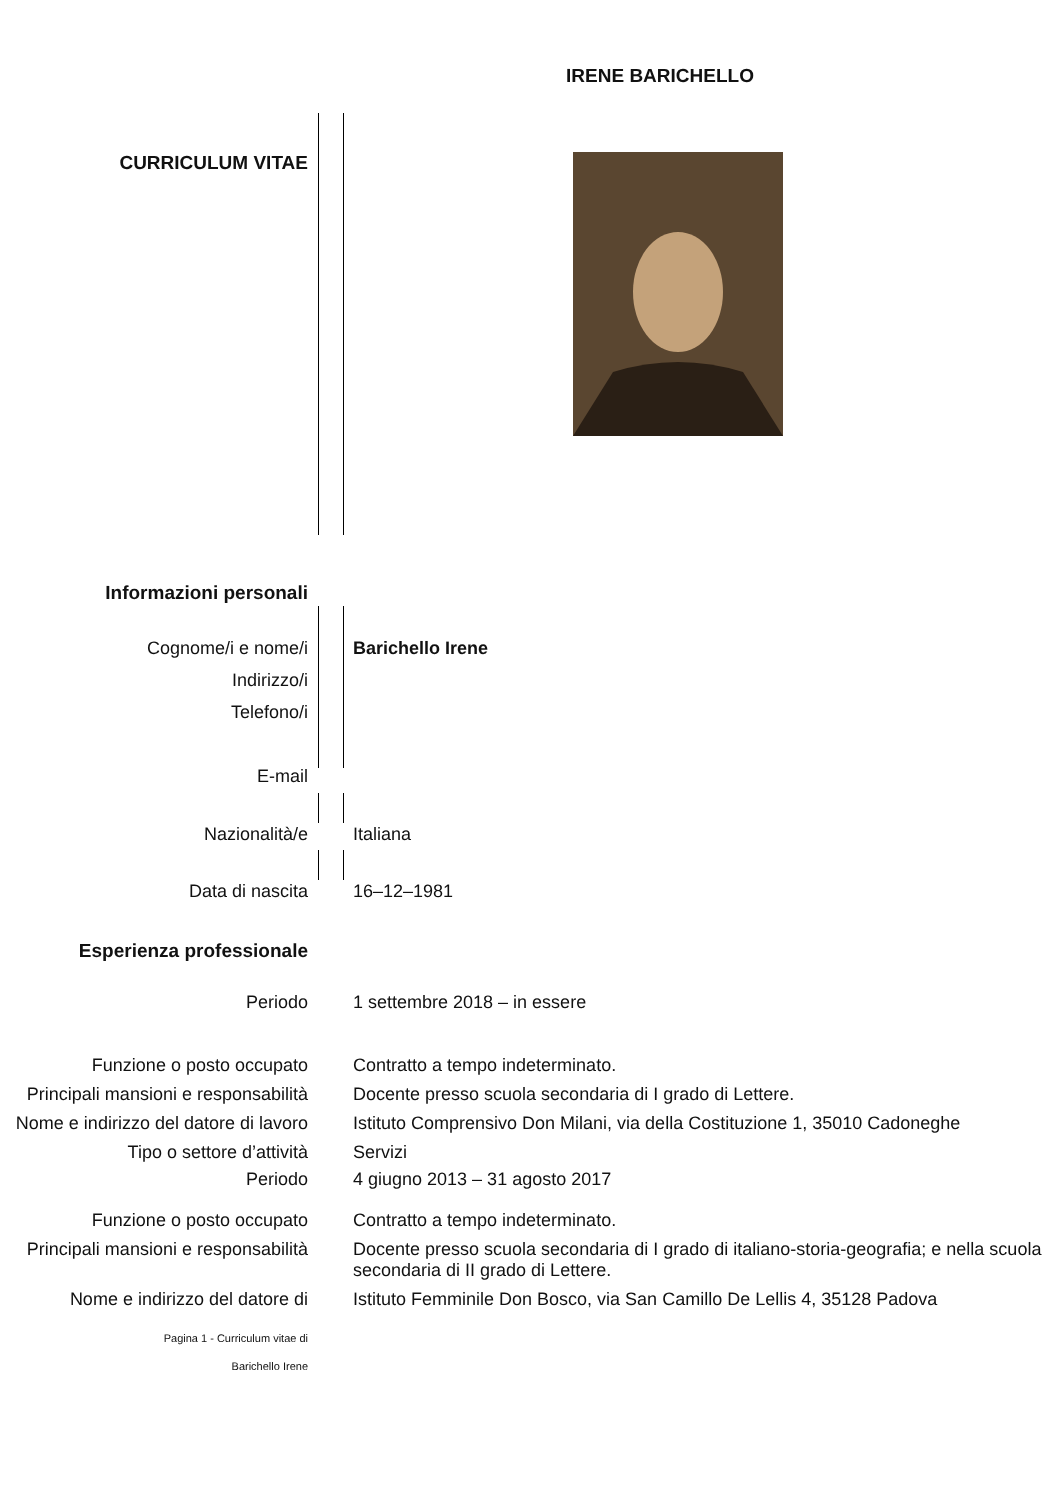IRENE BARICHELLO
CURRICULUM VITAE
Informazioni personali
Cognome/i e nome/i
Indirizzo/i
Telefono/i
E-mail
Barichello Irene
Nazionalità/e Italiana
Data di nascita 16–12–1981
Esperienza professionale
Periodo 1 settembre 2018 – in essere
Funzione o posto occupato Contratto a tempo indeterminato.
Principali mansioni e responsabilità
Docente presso scuola secondaria di I grado di Lettere.
Nome e indirizzo del datore di lavoro
Istituto Comprensivo Don Milani, via della Costituzione 1, 35010 Cadoneghe
Tipo o settore d’attività Servizi
Periodo 4 giugno 2013 – 31 agosto 2017
Funzione o posto occupato Contratto a tempo indeterminato.
Principali mansioni e responsabilità
Docente presso scuola secondaria di I grado di italiano-storia-geografia; e nella scuola secondaria di II grado di Lettere.
Nome e indirizzo del datore di
Istituto Femminile Don Bosco, via San Camillo De Lellis 4, 35128 Padova
Pagina 1 - Curriculum vitae di
Barichello Irene